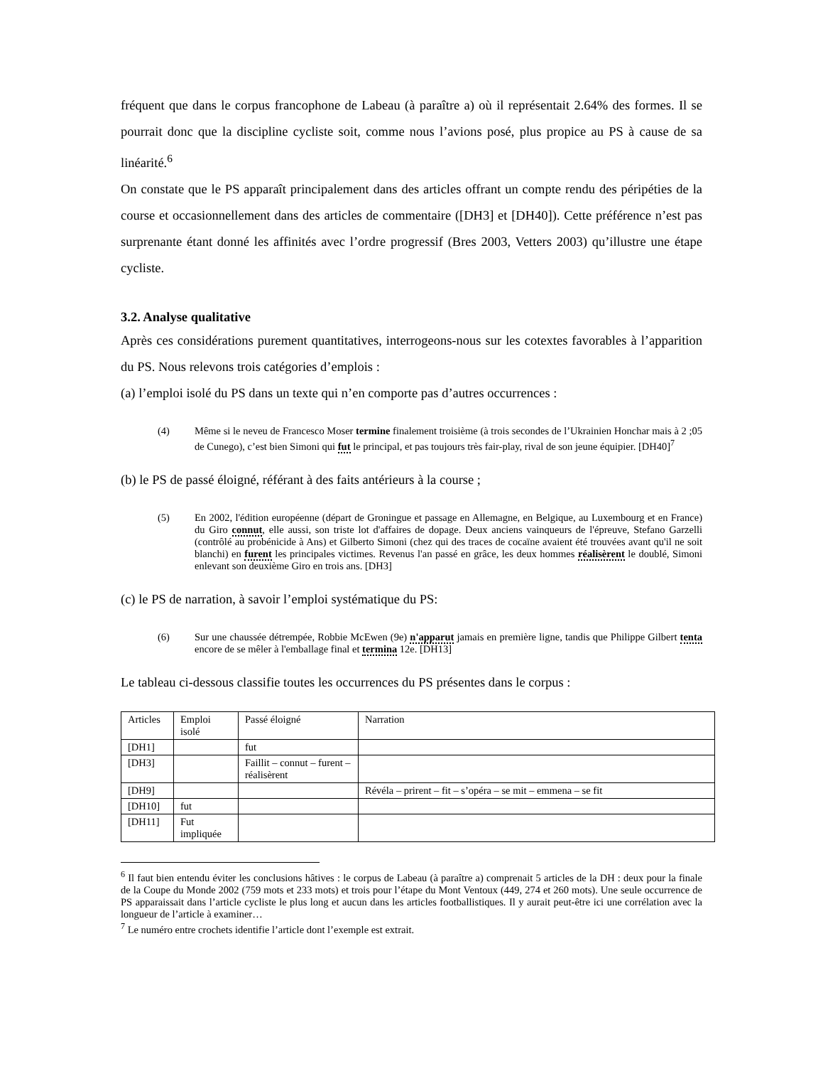fréquent que dans le corpus francophone de Labeau (à paraître a) où il représentait 2.64% des formes. Il se pourrait donc que la discipline cycliste soit, comme nous l’avions posé, plus propice au PS à cause de sa linéarité.<sup>6</sup>
On constate que le PS apparaît principalement dans des articles offrant un compte rendu des péripéties de la course et occasionnellement dans des articles de commentaire ([DH3] et [DH40]). Cette préférence n’est pas surprenante étant donné les affinités avec l’ordre progressif (Bres 2003, Vetters 2003) qu’illustre une étape cycliste.
3.2. Analyse qualitative
Après ces considérations purement quantitatives, interrogeons-nous sur les cotextes favorables à l’apparition du PS. Nous relevons trois catégories d’emplois :
(a) l’emploi isolé du PS dans un texte qui n’en comporte pas d’autres occurrences :
(4) Même si le neveu de Francesco Moser termine finalement troisième (à trois secondes de l’Ukrainien Honchar mais à 2 ;05 de Cunego), c’est bien Simoni qui fut le principal, et pas toujours très fair-play, rival de son jeune équipier. [DH40]<sup>7</sup>
(b) le PS de passé éloigné, référant à des faits antérieurs à la course ;
(5) En 2002, l'édition européenne (départ de Groningue et passage en Allemagne, en Belgique, au Luxembourg et en France) du Giro connut, elle aussi, son triste lot d'affaires de dopage. Deux anciens vainqueurs de l'épreuve, Stefano Garzelli (contrôlé au probénicide à Ans) et Gilberto Simoni (chez qui des traces de cocaïne avaient été trouvées avant qu'il ne soit blanchi) en furent les principales victimes. Revenus l'an passé en grâce, les deux hommes réalisèrent le doublé, Simoni enlevant son deuxième Giro en trois ans. [DH3]
(c) le PS de narration, à savoir l’emploi systématique du PS:
(6) Sur une chaussée détrempée, Robbie McEwen (9e) n'apparut jamais en première ligne, tandis que Philippe Gilbert tenta encore de se mêler à l'emballage final et termina 12e. [DH13]
Le tableau ci-dessous classifie toutes les occurrences du PS présentes dans le corpus :
| Articles | Emploi isolé | Passé éloigné | Narration |
| [DH1] | | fut | |
| [DH3] | | Faillit – connut – furent – réalisèrent | |
| [DH9] | | | Révéla – prirent – fit – s’opéra – se mit – emmena – se fit |
| [DH10] | fut | | |
| [DH11] | Fut impliquée | | |
<sup>6</sup> Il faut bien entendu éviter les conclusions hâtives : le corpus de Labeau (à paraître a) comprenait 5 articles de la DH : deux pour la finale de la Coupe du Monde 2002 (759 mots et 233 mots) et trois pour l’étape du Mont Ventoux (449, 274 et 260 mots). Une seule occurrence de PS apparaissait dans l’article cycliste le plus long et aucun dans les articles footballistiques. Il y aurait peut-être ici une corrélation avec la longueur de l’article à examiner…
<sup>7</sup> Le numéro entre crochets identifie l’article dont l’exemple est extrait.